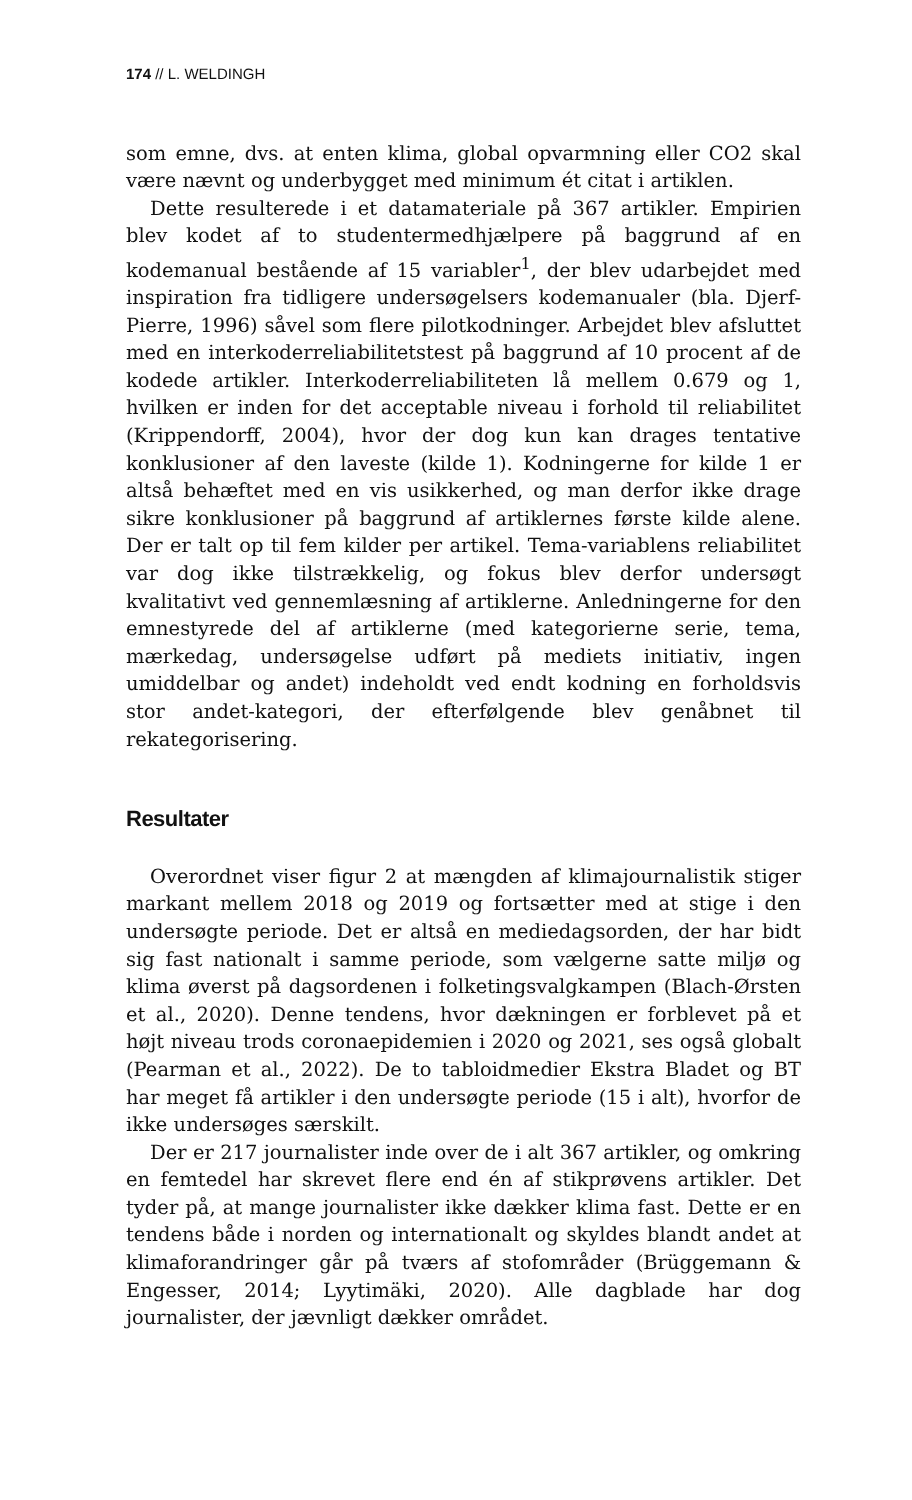174 // L. WELDINGH
som emne, dvs. at enten klima, global opvarmning eller CO2 skal være nævnt og underbygget med minimum ét citat i artiklen.
Dette resulterede i et datamateriale på 367 artikler. Empirien blev kodet af to studentermedhjælpere på baggrund af en kodemanual bestående af 15 variabler<sup>1</sup>, der blev udarbejdet med inspiration fra tidligere undersøgelsers kodemanualer (bla. Djerf-Pierre, 1996) såvel som flere pilotkodninger. Arbejdet blev afsluttet med en interkoderreliabilitetstest på baggrund af 10 procent af de kodede artikler. Interkoderreliabiliteten lå mellem 0.679 og 1, hvilken er inden for det acceptable niveau i forhold til reliabilitet (Krippendorff, 2004), hvor der dog kun kan drages tentative konklusioner af den laveste (kilde 1). Kodningerne for kilde 1 er altså behæftet med en vis usikkerhed, og man derfor ikke drage sikre konklusioner på baggrund af artiklernes første kilde alene. Der er talt op til fem kilder per artikel. Tema-variablens reliabilitet var dog ikke tilstrækkelig, og fokus blev derfor undersøgt kvalitativt ved gennemlæsning af artiklerne. Anledningerne for den emnestyrede del af artiklerne (med kategorierne serie, tema, mærkedag, undersøgelse udført på mediets initiativ, ingen umiddelbar og andet) indeholdt ved endt kodning en forholdsvis stor andet-kategori, der efterfølgende blev genåbnet til rekategorisering.
Resultater
Overordnet viser figur 2 at mængden af klimajournalistik stiger markant mellem 2018 og 2019 og fortsætter med at stige i den undersøgte periode. Det er altså en mediedagsorden, der har bidt sig fast nationalt i samme periode, som vælgerne satte miljø og klima øverst på dagsordenen i folketingsvalgkampen (Blach-Ørsten et al., 2020). Denne tendens, hvor dækningen er forblevet på et højt niveau trods coronaepidemien i 2020 og 2021, ses også globalt (Pearman et al., 2022). De to tabloidmedier Ekstra Bladet og BT har meget få artikler i den undersøgte periode (15 i alt), hvorfor de ikke undersøges særskilt.
Der er 217 journalister inde over de i alt 367 artikler, og omkring en femtedel har skrevet flere end én af stikprøvens artikler. Det tyder på, at mange journalister ikke dækker klima fast. Dette er en tendens både i norden og internationalt og skyldes blandt andet at klimaforandringer går på tværs af stofområder (Brüggemann & Engesser, 2014; Lyytimäki, 2020). Alle dagblade har dog journalister, der jævnligt dækker området.